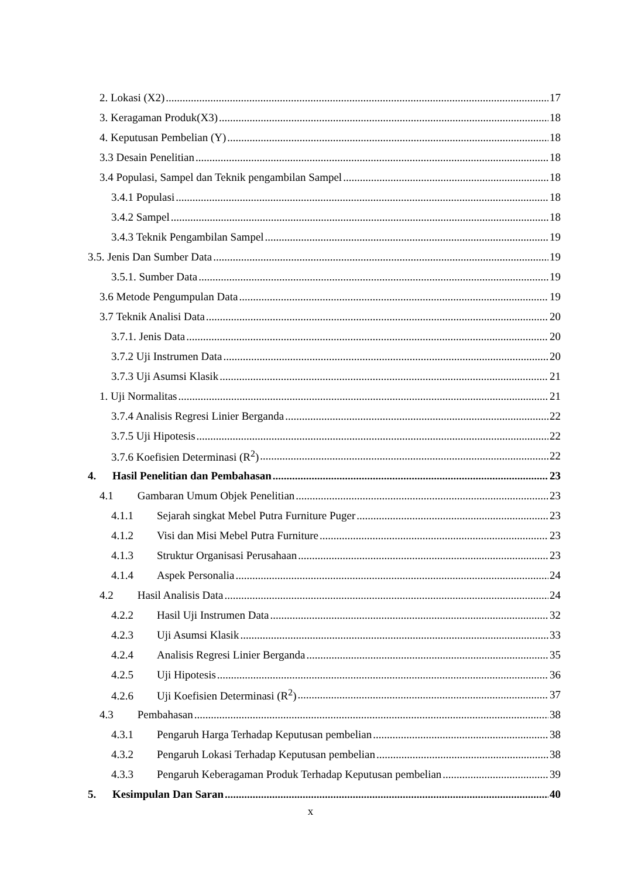2. Lokasi (X2) 17
3. Keragaman Produk(X3) 18
4. Keputusan Pembelian (Y) 18
3.3 Desain Penelitian 18
3.4 Populasi, Sampel dan Teknik pengambilan Sampel 18
3.4.1 Populasi 18
3.4.2 Sampel 18
3.4.3 Teknik Pengambilan Sampel 19
3.5. Jenis Dan Sumber Data 19
3.5.1. Sumber Data 19
3.6 Metode Pengumpulan Data 19
3.7 Teknik Analisi Data 20
3.7.1. Jenis Data 20
3.7.2 Uji Instrumen Data 20
3.7.3 Uji Asumsi Klasik 21
1. Uji Normalitas 21
3.7.4 Analisis Regresi Linier Berganda 22
3.7.5 Uji Hipotesis 22
3.7.6 Koefisien Determinasi (R<sup>2</sup>) 22
4. Hasil Penelitian dan Pembahasan 23
4.1 Gambaran Umum Objek Penelitian 23
4.1.1 Sejarah singkat Mebel Putra Furniture Puger 23
4.1.2 Visi dan Misi Mebel Putra Furniture 23
4.1.3 Struktur Organisasi Perusahaan 23
4.1.4 Aspek Personalia 24
4.2 Hasil Analisis Data 24
4.2.2 Hasil Uji Instrumen Data 32
4.2.3 Uji Asumsi Klasik 33
4.2.4 Analisis Regresi Linier Berganda 35
4.2.5 Uji Hipotesis 36
4.2.6 Uji Koefisien Determinasi (R<sup>2</sup>) 37
4.3 Pembahasan 38
4.3.1 Pengaruh Harga Terhadap Keputusan pembelian 38
4.3.2 Pengaruh Lokasi Terhadap Keputusan pembelian 38
4.3.3 Pengaruh Keberagaman Produk Terhadap Keputusan pembelian 39
5. Kesimpulan Dan Saran 40
x